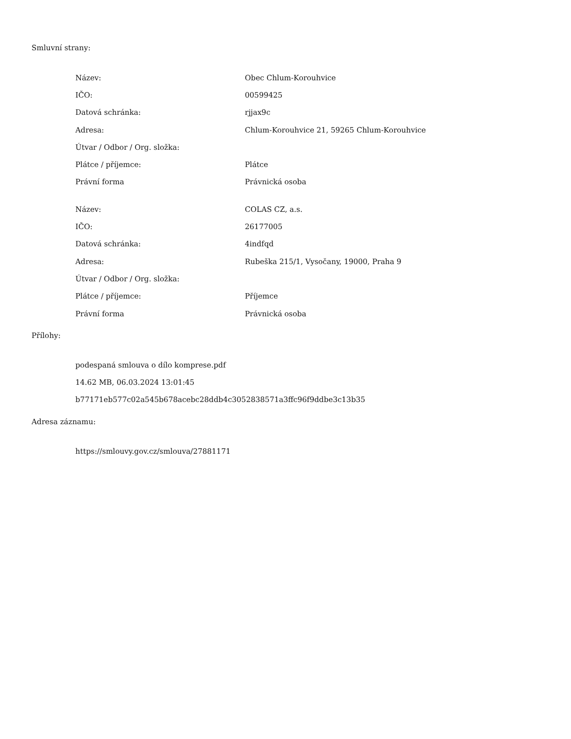Smluvní strany:
| Název: | Obec Chlum-Korouhvice |
| IČO: | 00599425 |
| Datová schránka: | rjjax9c |
| Adresa: | Chlum-Korouhvice 21, 59265 Chlum-Korouhvice |
| Útvar / Odbor / Org. složka: | |
| Plátce / příjemce: | Plátce |
| Právní forma | Právnická osoba |
| Název: | COLAS CZ, a.s. |
| IČO: | 26177005 |
| Datová schránka: | 4indfqd |
| Adresa: | Rubeška 215/1, Vysočany, 19000, Praha 9 |
| Útvar / Odbor / Org. složka: | |
| Plátce / příjemce: | Příjemce |
| Právní forma | Právnická osoba |
Přílohy:
podespaná smlouva o dílo komprese.pdf
14.62 MB, 06.03.2024 13:01:45
b77171eb577c02a545b678acebc28ddb4c3052838571a3ffc96f9ddbe3c13b35
Adresa záznamu:
https://smlouvy.gov.cz/smlouva/27881171